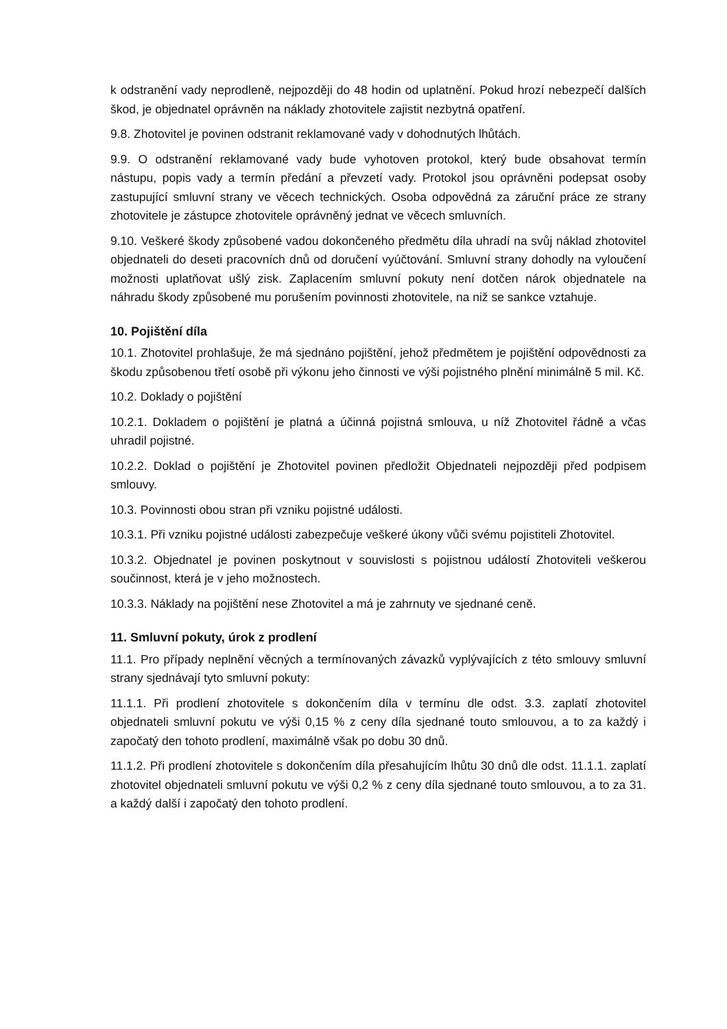k odstranění vady neprodleně, nejpozději do 48 hodin od uplatnění. Pokud hrozí nebezpečí dalších škod, je objednatel oprávněn na náklady zhotovitele zajistit nezbytná opatření.
9.8. Zhotovitel je povinen odstranit reklamované vady v dohodnutých lhůtách.
9.9. O odstranění reklamované vady bude vyhotoven protokol, který bude obsahovat termín nástupu, popis vady a termín předání a převzetí vady. Protokol jsou oprávněni podepsat osoby zastupující smluvní strany ve věcech technických. Osoba odpovědná za záruční práce ze strany zhotovitele je zástupce zhotovitele oprávněný jednat ve věcech smluvních.
9.10. Veškeré škody způsobené vadou dokončeného předmětu díla uhradí na svůj náklad zhotovitel objednateli do deseti pracovních dnů od doručení vyúčtování. Smluvní strany dohodly na vyloučení možnosti uplatňovat ušlý zisk. Zaplacením smluvní pokuty není dotčen nárok objednatele na náhradu škody způsobené mu porušením povinnosti zhotovitele, na niž se sankce vztahuje.
10. Pojištění díla
10.1. Zhotovitel prohlašuje, že má sjednáno pojištění, jehož předmětem je pojištění odpovědnosti za škodu způsobenou třetí osobě při výkonu jeho činnosti ve výši pojistného plnění minimálně 5 mil. Kč.
10.2. Doklady o pojištění
10.2.1. Dokladem o pojištění je platná a účinná pojistná smlouva, u níž Zhotovitel řádně a včas uhradil pojistné.
10.2.2. Doklad o pojištění je Zhotovitel povinen předložit Objednateli nejpozději před podpisem smlouvy.
10.3. Povinnosti obou stran při vzniku pojistné události.
10.3.1. Při vzniku pojistné události zabezpečuje veškeré úkony vůči svému pojistiteli Zhotovitel.
10.3.2. Objednatel je povinen poskytnout v souvislosti s pojistnou událostí Zhotoviteli veškerou součinnost, která je v jeho možnostech.
10.3.3. Náklady na pojištění nese Zhotovitel a má je zahrnuty ve sjednané ceně.
11. Smluvní pokuty, úrok z prodlení
11.1. Pro případy neplnění věcných a termínovaných závazků vyplývajících z této smlouvy smluvní strany sjednávají tyto smluvní pokuty:
11.1.1. Při prodlení zhotovitele s dokončením díla v termínu dle odst. 3.3. zaplatí zhotovitel objednateli smluvní pokutu ve výši 0,15 % z ceny díla sjednané touto smlouvou, a to za každý i započatý den tohoto prodlení, maximálně však po dobu 30 dnů.
11.1.2. Při prodlení zhotovitele s dokončením díla přesahujícím lhůtu 30 dnů dle odst. 11.1.1. zaplatí zhotovitel objednateli smluvní pokutu ve výši 0,2 % z ceny díla sjednané touto smlouvou, a to za 31. a každý další i započatý den tohoto prodlení.